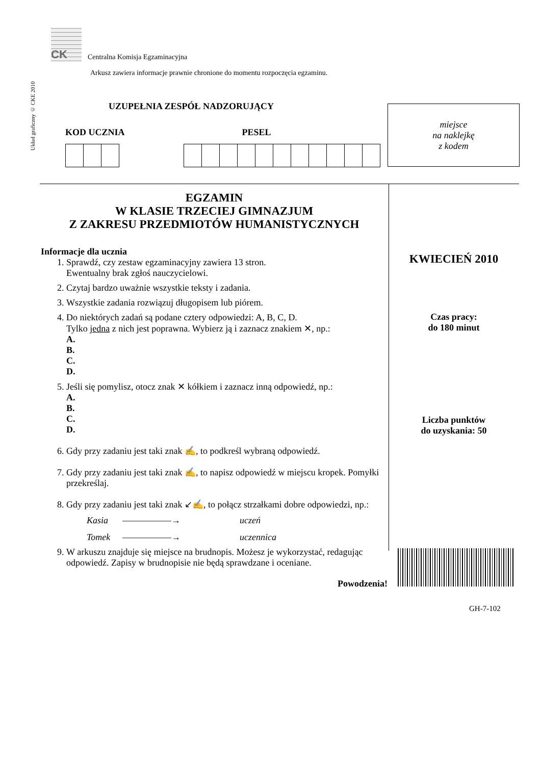Układ graficzny © CKE 2010
CK
Centralna Komisja Egzaminacyjna
Arkusz zawiera informacje prawnie chronione do momentu rozpoczęcia egzaminu.
UZUPEŁNIA ZESPÓŁ NADZORUJĄCY
KOD UCZNIA PESEL
miejsce
na naklejkę
z kodem
EGZAMIN
W KLASIE TRZECIEJ GIMNAZJUM
Z ZAKRESU PRZEDMIOTÓW HUMANISTYCZNYCH
Informacje dla ucznia
1. Sprawdź, czy zestaw egzaminacyjny zawiera 13 stron.
Ewentualny brak zgłoś nauczycielowi.
2. Czytaj bardzo uważnie wszystkie teksty i zadania.
3. Wszystkie zadania rozwiązuj długopisem lub piórem.
4. Do niektórych zadań są podane cztery odpowiedzi: A, B, C, D.
Tylko jedna z nich jest poprawna. Wybierz ją i zaznacz znakiem ✕, np.:
A.
B.
C.
D.
5. Jeśli się pomylisz, otocz znak ✕ kółkiem i zaznacz inną odpowiedź, np.:
A.
B.
C.
D.
6. Gdy przy zadaniu jest taki znak ✍, to podkreśl wybraną odpowiedź.
7. Gdy przy zadaniu jest taki znak ✍, to napisz odpowiedź w miejscu kropek. Pomyłki przekreślaj.
8. Gdy przy zadaniu jest taki znak ↙✍, to połącz strzałkami dobre odpowiedzi, np.:
Kasia ——————→ uczeń Tomek ——————→ uczennica
9. W arkuszu znajduje się miejsce na brudnopis. Możesz je wykorzystać, redagując odpowiedź. Zapisy w brudnopisie nie będą sprawdzane i oceniane.
Powodzenia!
KWIECIEŃ 2010
Czas pracy:
do 180 minut
Liczba punktów
do uzyskania: 50
GH-7-102